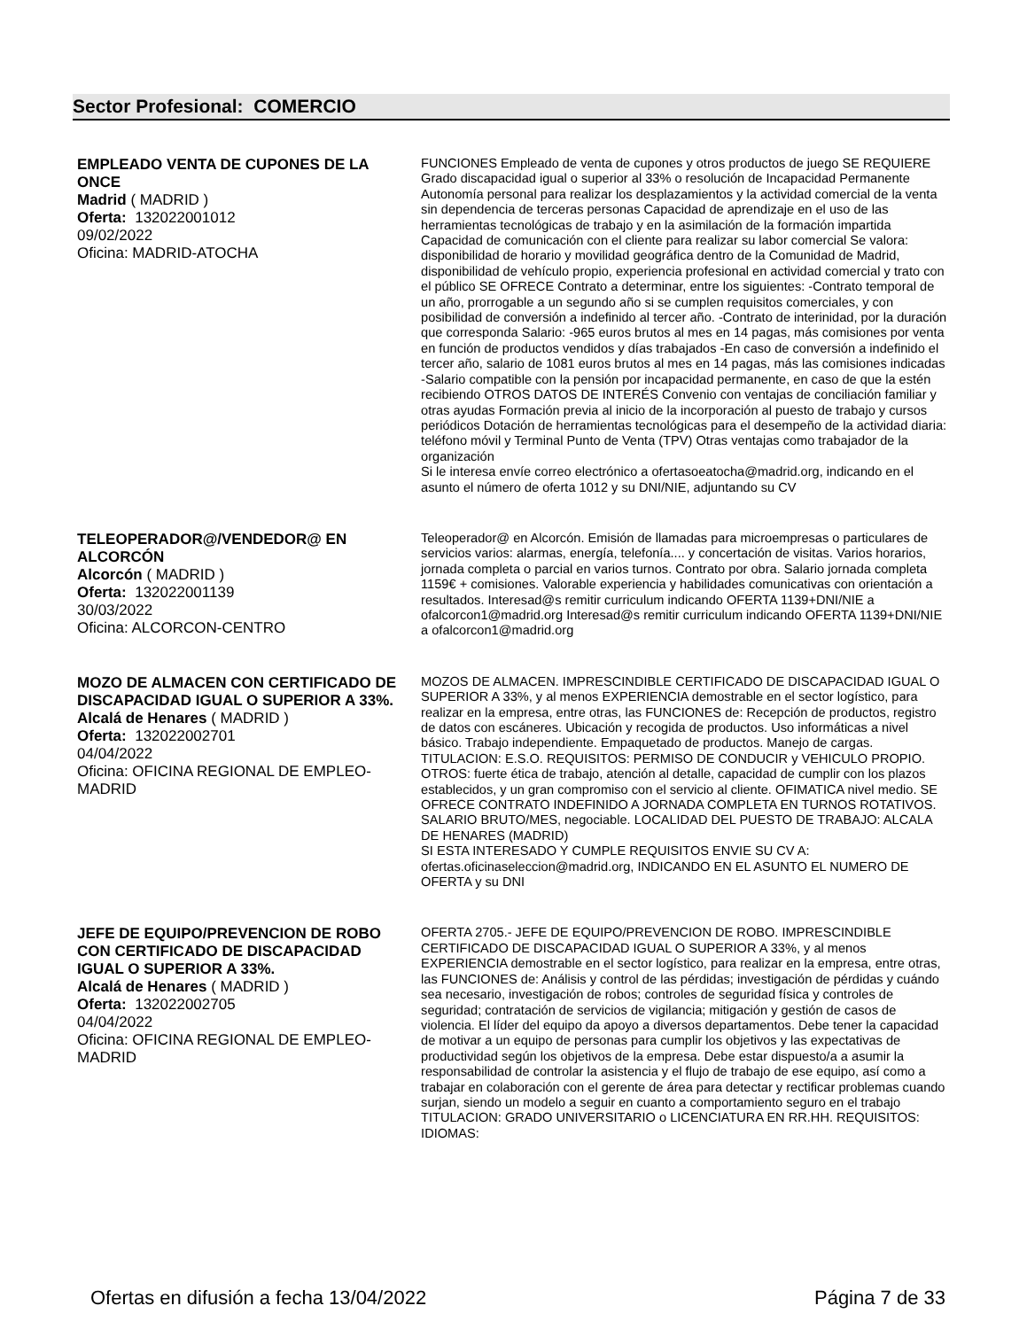Sector Profesional: COMERCIO
EMPLEADO VENTA DE CUPONES DE LA ONCE
Madrid ( MADRID )
Oferta: 132022001012
09/02/2022
Oficina: MADRID-ATOCHA
FUNCIONES Empleado de venta de cupones y otros productos de juego SE REQUIERE Grado discapacidad igual o superior al 33% o resolución de Incapacidad Permanente Autonomía personal para realizar los desplazamientos y la actividad comercial de la venta sin dependencia de terceras personas Capacidad de aprendizaje en el uso de las herramientas tecnológicas de trabajo y en la asimilación de la formación impartida Capacidad de comunicación con el cliente para realizar su labor comercial Se valora: disponibilidad de horario y movilidad geográfica dentro de la Comunidad de Madrid, disponibilidad de vehículo propio, experiencia profesional en actividad comercial y trato con el público SE OFRECE Contrato a determinar, entre los siguientes: -Contrato temporal de un año, prorrogable a un segundo año si se cumplen requisitos comerciales, y con posibilidad de conversión a indefinido al tercer año. -Contrato de interinidad, por la duración que corresponda Salario: -965 euros brutos al mes en 14 pagas, más comisiones por venta en función de productos vendidos y días trabajados -En caso de conversión a indefinido el tercer año, salario de 1081 euros brutos al mes en 14 pagas, más las comisiones indicadas -Salario compatible con la pensión por incapacidad permanente, en caso de que la estén recibiendo OTROS DATOS DE INTERÉS Convenio con ventajas de conciliación familiar y otras ayudas Formación previa al inicio de la incorporación al puesto de trabajo y cursos periódicos Dotación de herramientas tecnológicas para el desempeño de la actividad diaria: teléfono móvil y Terminal Punto de Venta (TPV) Otras ventajas como trabajador de la organización
Si le interesa envíe correo electrónico a ofertasoeatocha@madrid.org, indicando en el asunto el número de oferta 1012 y su DNI/NIE, adjuntando su CV
TELEOPERADOR@/VENDEDOR@ EN ALCORCÓN
Alcorcón ( MADRID )
Oferta: 132022001139
30/03/2022
Oficina: ALCORCON-CENTRO
Teleoperador@ en Alcorcón. Emisión de llamadas para microempresas o particulares de servicios varios: alarmas, energía, telefonía.... y concertación de visitas. Varios horarios, jornada completa o parcial en varios turnos. Contrato por obra. Salario jornada completa 1159€ + comisiones. Valorable experiencia y habilidades comunicativas con orientación a resultados. Interesad@s remitir curriculum indicando OFERTA 1139+DNI/NIE a ofalcorcon1@madrid.org Interesad@s remitir curriculum indicando OFERTA 1139+DNI/NIE a ofalcorcon1@madrid.org
MOZO DE ALMACEN CON CERTIFICADO DE DISCAPACIDAD IGUAL O SUPERIOR A 33%.
Alcalá de Henares ( MADRID )
Oferta: 132022002701
04/04/2022
Oficina: OFICINA REGIONAL DE EMPLEO-MADRID
MOZOS DE ALMACEN. IMPRESCINDIBLE CERTIFICADO DE DISCAPACIDAD IGUAL O SUPERIOR A 33%, y al menos EXPERIENCIA demostrable en el sector logístico, para realizar en la empresa, entre otras, las FUNCIONES de: Recepción de productos, registro de datos con escáneres. Ubicación y recogida de productos. Uso informáticas a nivel básico. Trabajo independiente. Empaquetado de productos. Manejo de cargas. TITULACION: E.S.O. REQUISITOS: PERMISO DE CONDUCIR y VEHICULO PROPIO. OTROS: fuerte ética de trabajo, atención al detalle, capacidad de cumplir con los plazos establecidos, y un gran compromiso con el servicio al cliente. OFIMATICA nivel medio. SE OFRECE CONTRATO INDEFINIDO A JORNADA COMPLETA EN TURNOS ROTATIVOS. SALARIO BRUTO/MES, negociable. LOCALIDAD DEL PUESTO DE TRABAJO: ALCALA DE HENARES (MADRID)
SI ESTA INTERESADO Y CUMPLE REQUISITOS ENVIE SU CV A: ofertas.oficinaseleccion@madrid.org, INDICANDO EN EL ASUNTO EL NUMERO DE OFERTA y su DNI
JEFE DE EQUIPO/PREVENCION DE ROBO CON CERTIFICADO DE DISCAPACIDAD IGUAL O SUPERIOR A 33%.
Alcalá de Henares ( MADRID )
Oferta: 132022002705
04/04/2022
Oficina: OFICINA REGIONAL DE EMPLEO-MADRID
OFERTA 2705.- JEFE DE EQUIPO/PREVENCION DE ROBO. IMPRESCINDIBLE CERTIFICADO DE DISCAPACIDAD IGUAL O SUPERIOR A 33%, y al menos EXPERIENCIA demostrable en el sector logístico, para realizar en la empresa, entre otras, las FUNCIONES de: Análisis y control de las pérdidas; investigación de pérdidas y cuándo sea necesario, investigación de robos; controles de seguridad física y controles de seguridad; contratación de servicios de vigilancia; mitigación y gestión de casos de violencia. El líder del equipo da apoyo a diversos departamentos. Debe tener la capacidad de motivar a un equipo de personas para cumplir los objetivos y las expectativas de productividad según los objetivos de la empresa. Debe estar dispuesto/a a asumir la responsabilidad de controlar la asistencia y el flujo de trabajo de ese equipo, así como a trabajar en colaboración con el gerente de área para detectar y rectificar problemas cuando surjan, siendo un modelo a seguir en cuanto a comportamiento seguro en el trabajo TITULACION: GRADO UNIVERSITARIO o LICENCIATURA EN RR.HH. REQUISITOS: IDIOMAS:
Ofertas en difusión a fecha 13/04/2022 Página 7 de 33